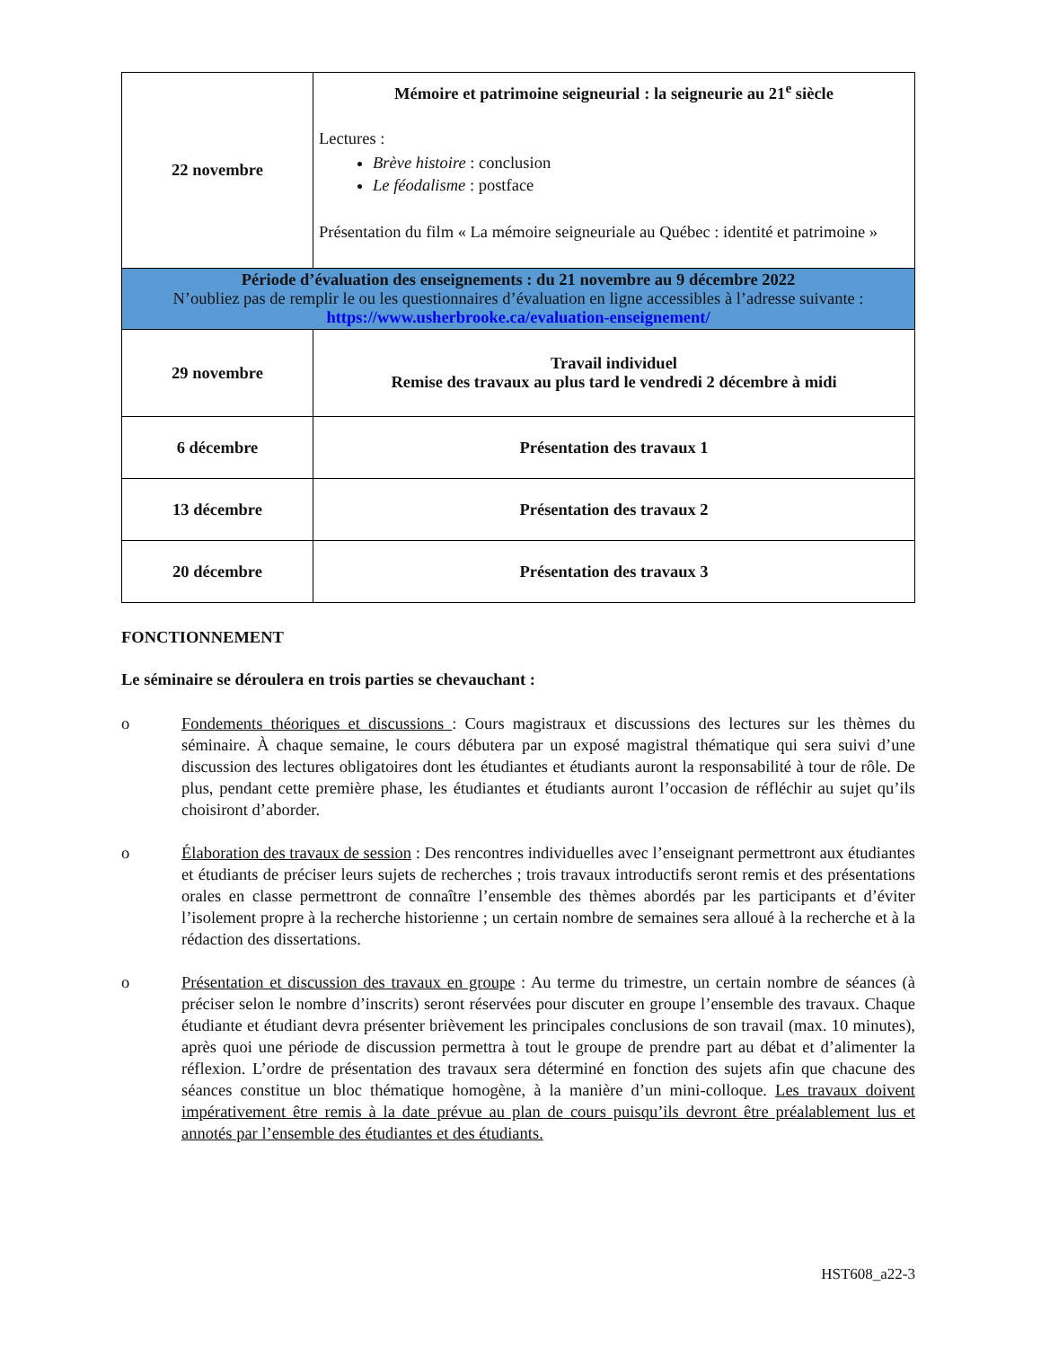| 22 novembre | Mémoire et patrimoine seigneurial : la seigneurie au 21<sup>e</sup> siècle Lectures : Brève histoire : conclusion Le féodalisme : postface Présentation du film « La mémoire seigneuriale au Québec : identité et patrimoine » |
| Période d’évaluation des enseignements : du 21 novembre au 9 décembre 2022 N’oubliez pas de remplir le ou les questionnaires d’évaluation en ligne accessibles à l’adresse suivante : https://www.usherbrooke.ca/evaluation-enseignement/ | |
| 29 novembre | Travail individuel Remise des travaux au plus tard le vendredi 2 décembre à midi |
| 6 décembre | Présentation des travaux 1 |
| 13 décembre | Présentation des travaux 2 |
| 20 décembre | Présentation des travaux 3 |
FONCTIONNEMENT
Le séminaire se déroulera en trois parties se chevauchant :
o Fondements théoriques et discussions : Cours magistraux et discussions des lectures sur les thèmes du séminaire. À chaque semaine, le cours débutera par un exposé magistral thématique qui sera suivi d’une discussion des lectures obligatoires dont les étudiantes et étudiants auront la responsabilité à tour de rôle. De plus, pendant cette première phase, les étudiantes et étudiants auront l’occasion de réfléchir au sujet qu’ils choisiront d’aborder.
o Élaboration des travaux de session : Des rencontres individuelles avec l’enseignant permettront aux étudiantes et étudiants de préciser leurs sujets de recherches ; trois travaux introductifs seront remis et des présentations orales en classe permettront de connaître l’ensemble des thèmes abordés par les participants et d’éviter l’isolement propre à la recherche historienne ; un certain nombre de semaines sera alloué à la recherche et à la rédaction des dissertations.
o Présentation et discussion des travaux en groupe : Au terme du trimestre, un certain nombre de séances (à préciser selon le nombre d’inscrits) seront réservées pour discuter en groupe l’ensemble des travaux. Chaque étudiante et étudiant devra présenter brièvement les principales conclusions de son travail (max. 10 minutes), après quoi une période de discussion permettra à tout le groupe de prendre part au débat et d’alimenter la réflexion. L’ordre de présentation des travaux sera déterminé en fonction des sujets afin que chacune des séances constitue un bloc thématique homogène, à la manière d’un mini-colloque. Les travaux doivent impérativement être remis à la date prévue au plan de cours puisqu’ils devront être préalablement lus et annotés par l’ensemble des étudiantes et des étudiants.
HST608_a22-3